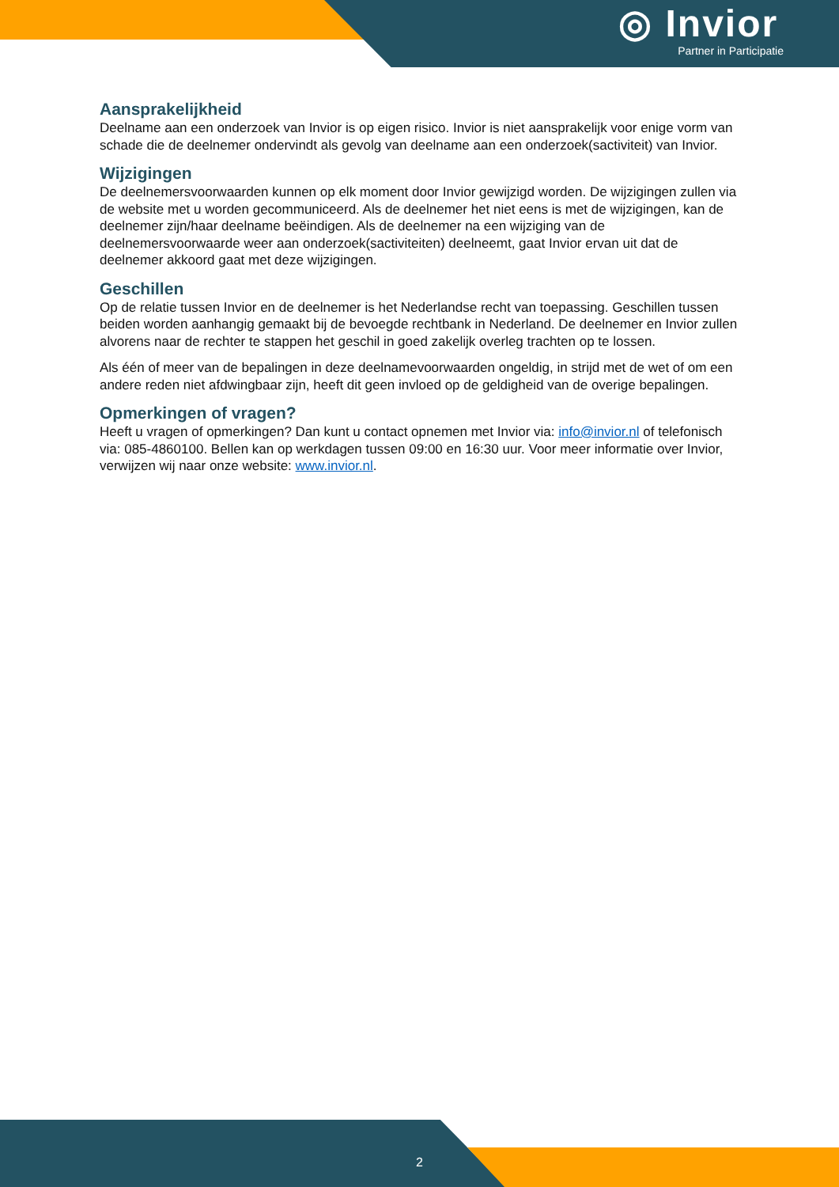◎ Invior
Partner in Participatie
Aansprakelijkheid
Deelname aan een onderzoek van Invior is op eigen risico. Invior is niet aansprakelijk voor enige vorm van schade die de deelnemer ondervindt als gevolg van deelname aan een onderzoek(sactiviteit) van Invior.
Wijzigingen
De deelnemersvoorwaarden kunnen op elk moment door Invior gewijzigd worden. De wijzigingen zullen via de website met u worden gecommuniceerd. Als de deelnemer het niet eens is met de wijzigingen, kan de deelnemer zijn/haar deelname beëindigen. Als de deelnemer na een wijziging van de deelnemersvoorwaarde weer aan onderzoek(sactiviteiten) deelneemt, gaat Invior ervan uit dat de deelnemer akkoord gaat met deze wijzigingen.
Geschillen
Op de relatie tussen Invior en de deelnemer is het Nederlandse recht van toepassing. Geschillen tussen beiden worden aanhangig gemaakt bij de bevoegde rechtbank in Nederland. De deelnemer en Invior zullen alvorens naar de rechter te stappen het geschil in goed zakelijk overleg trachten op te lossen.
Als één of meer van de bepalingen in deze deelnamevoorwaarden ongeldig, in strijd met de wet of om een andere reden niet afdwingbaar zijn, heeft dit geen invloed op de geldigheid van de overige bepalingen.
Opmerkingen of vragen?
Heeft u vragen of opmerkingen? Dan kunt u contact opnemen met Invior via: info@invior.nl of telefonisch via: 085-4860100. Bellen kan op werkdagen tussen 09:00 en 16:30 uur. Voor meer informatie over Invior, verwijzen wij naar onze website: www.invior.nl.
2